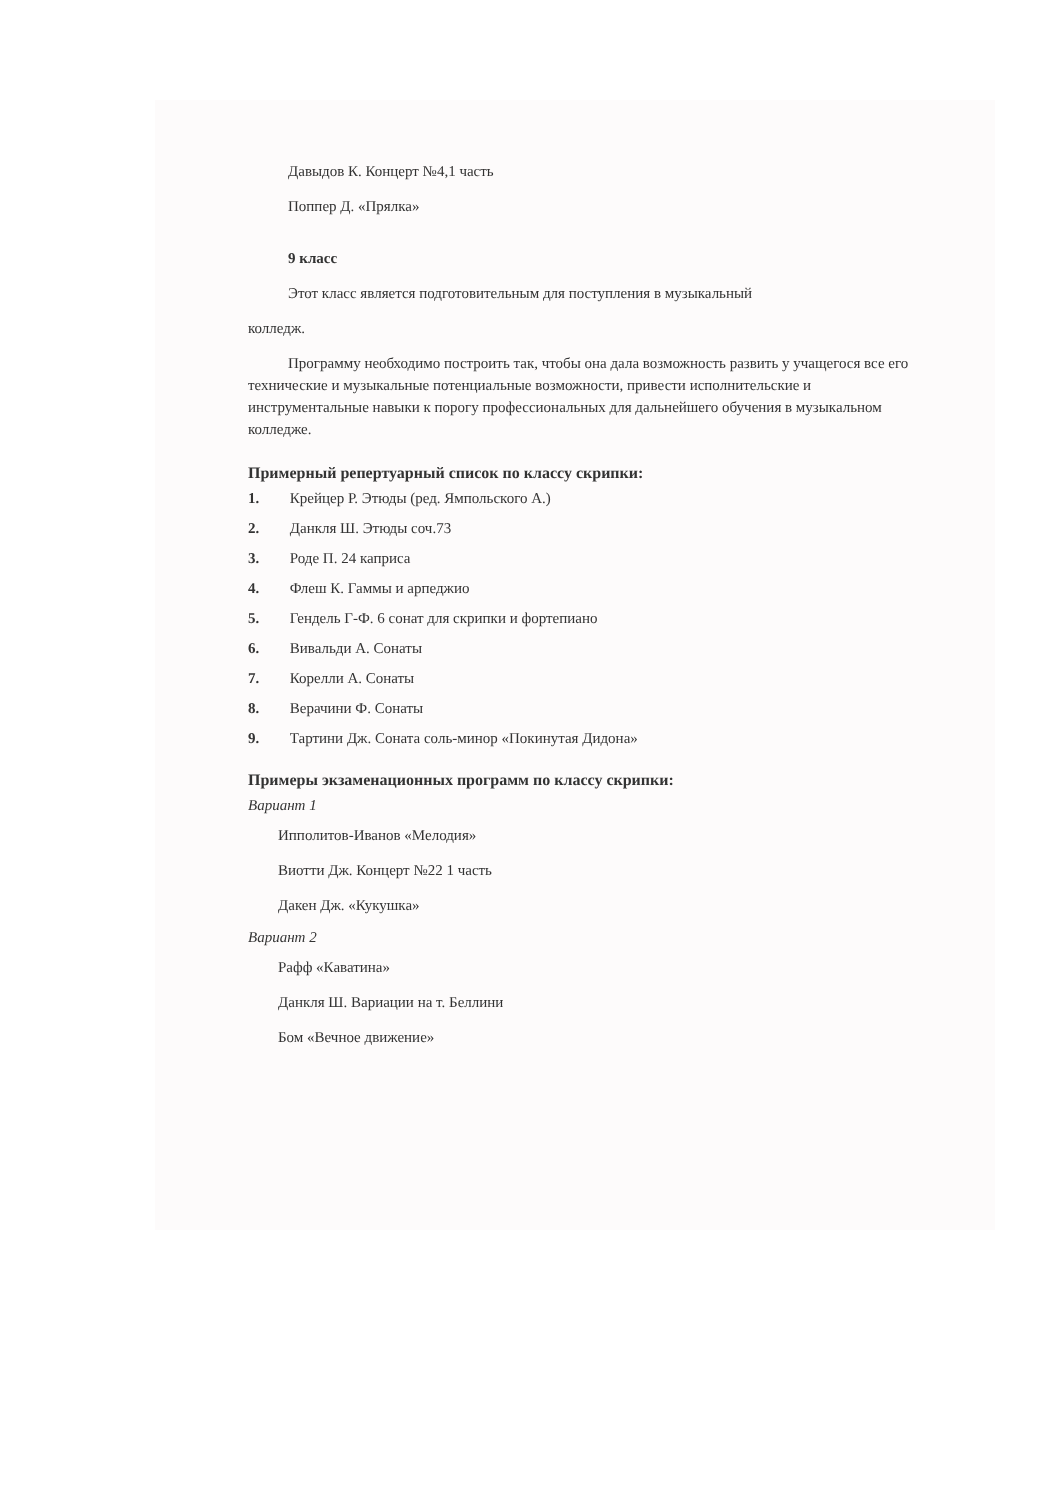Давыдов К. Концерт №4,1 часть
Поппер Д. «Прялка»
9 класс
Этот класс является подготовительным для поступления в музыкальный
колледж.
Программу необходимо построить так, чтобы она дала возможность развить у учащегося все его технические и музыкальные потенциальные возможности, привести исполнительские и инструментальные навыки к порогу профессиональных для дальнейшего обучения в музыкальном колледже.
Примерный репертуарный список по классу скрипки:
1. Крейцер Р. Этюды (ред. Ямпольского А.)
2. Данкля Ш. Этюды соч.73
3. Роде П. 24 каприса
4. Флеш К. Гаммы и арпеджио
5. Гендель Г-Ф. 6 сонат для скрипки и фортепиано
6. Вивальди А. Сонаты
7. Корелли А. Сонаты
8. Верачини Ф. Сонаты
9. Тартини Дж. Соната соль-минор «Покинутая Дидона»
Примеры экзаменационных программ по классу скрипки:
Вариант 1
Ипполитов-Иванов «Мелодия»
Виотти Дж. Концерт №22 1 часть
Дакен Дж. «Кукушка»
Вариант 2
Рафф «Каватина»
Данкля Ш. Вариации на т. Беллини
Бом «Вечное движение»